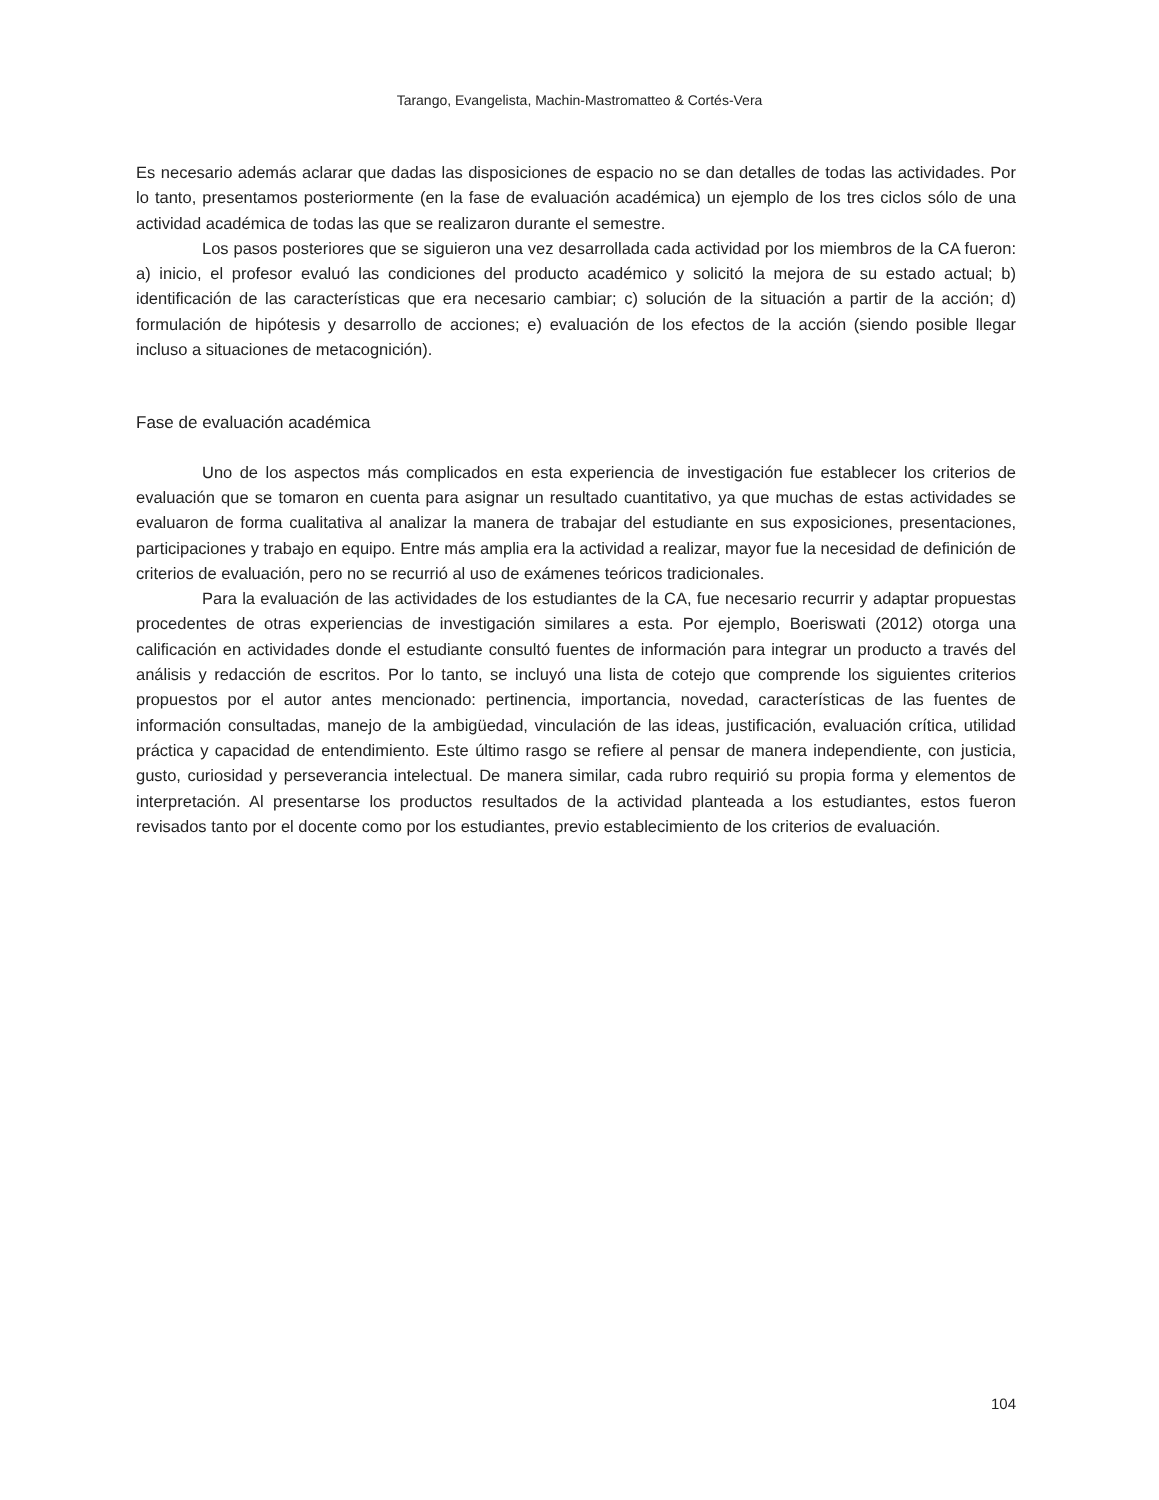Tarango, Evangelista, Machin-Mastromatteo & Cortés-Vera
Es necesario además aclarar que dadas las disposiciones de espacio no se dan detalles de todas las actividades. Por lo tanto, presentamos posteriormente (en la fase de evaluación académica) un ejemplo de los tres ciclos sólo de una actividad académica de todas las que se realizaron durante el semestre.
Los pasos posteriores que se siguieron una vez desarrollada cada actividad por los miembros de la CA fueron: a) inicio, el profesor evaluó las condiciones del producto académico y solicitó la mejora de su estado actual; b) identificación de las características que era necesario cambiar; c) solución de la situación a partir de la acción; d) formulación de hipótesis y desarrollo de acciones; e) evaluación de los efectos de la acción (siendo posible llegar incluso a situaciones de metacognición).
Fase de evaluación académica
Uno de los aspectos más complicados en esta experiencia de investigación fue establecer los criterios de evaluación que se tomaron en cuenta para asignar un resultado cuantitativo, ya que muchas de estas actividades se evaluaron de forma cualitativa al analizar la manera de trabajar del estudiante en sus exposiciones, presentaciones, participaciones y trabajo en equipo. Entre más amplia era la actividad a realizar, mayor fue la necesidad de definición de criterios de evaluación, pero no se recurrió al uso de exámenes teóricos tradicionales.
Para la evaluación de las actividades de los estudiantes de la CA, fue necesario recurrir y adaptar propuestas procedentes de otras experiencias de investigación similares a esta. Por ejemplo, Boeriswati (2012) otorga una calificación en actividades donde el estudiante consultó fuentes de información para integrar un producto a través del análisis y redacción de escritos. Por lo tanto, se incluyó una lista de cotejo que comprende los siguientes criterios propuestos por el autor antes mencionado: pertinencia, importancia, novedad, características de las fuentes de información consultadas, manejo de la ambigüedad, vinculación de las ideas, justificación, evaluación crítica, utilidad práctica y capacidad de entendimiento. Este último rasgo se refiere al pensar de manera independiente, con justicia, gusto, curiosidad y perseverancia intelectual. De manera similar, cada rubro requirió su propia forma y elementos de interpretación. Al presentarse los productos resultados de la actividad planteada a los estudiantes, estos fueron revisados tanto por el docente como por los estudiantes, previo establecimiento de los criterios de evaluación.
104